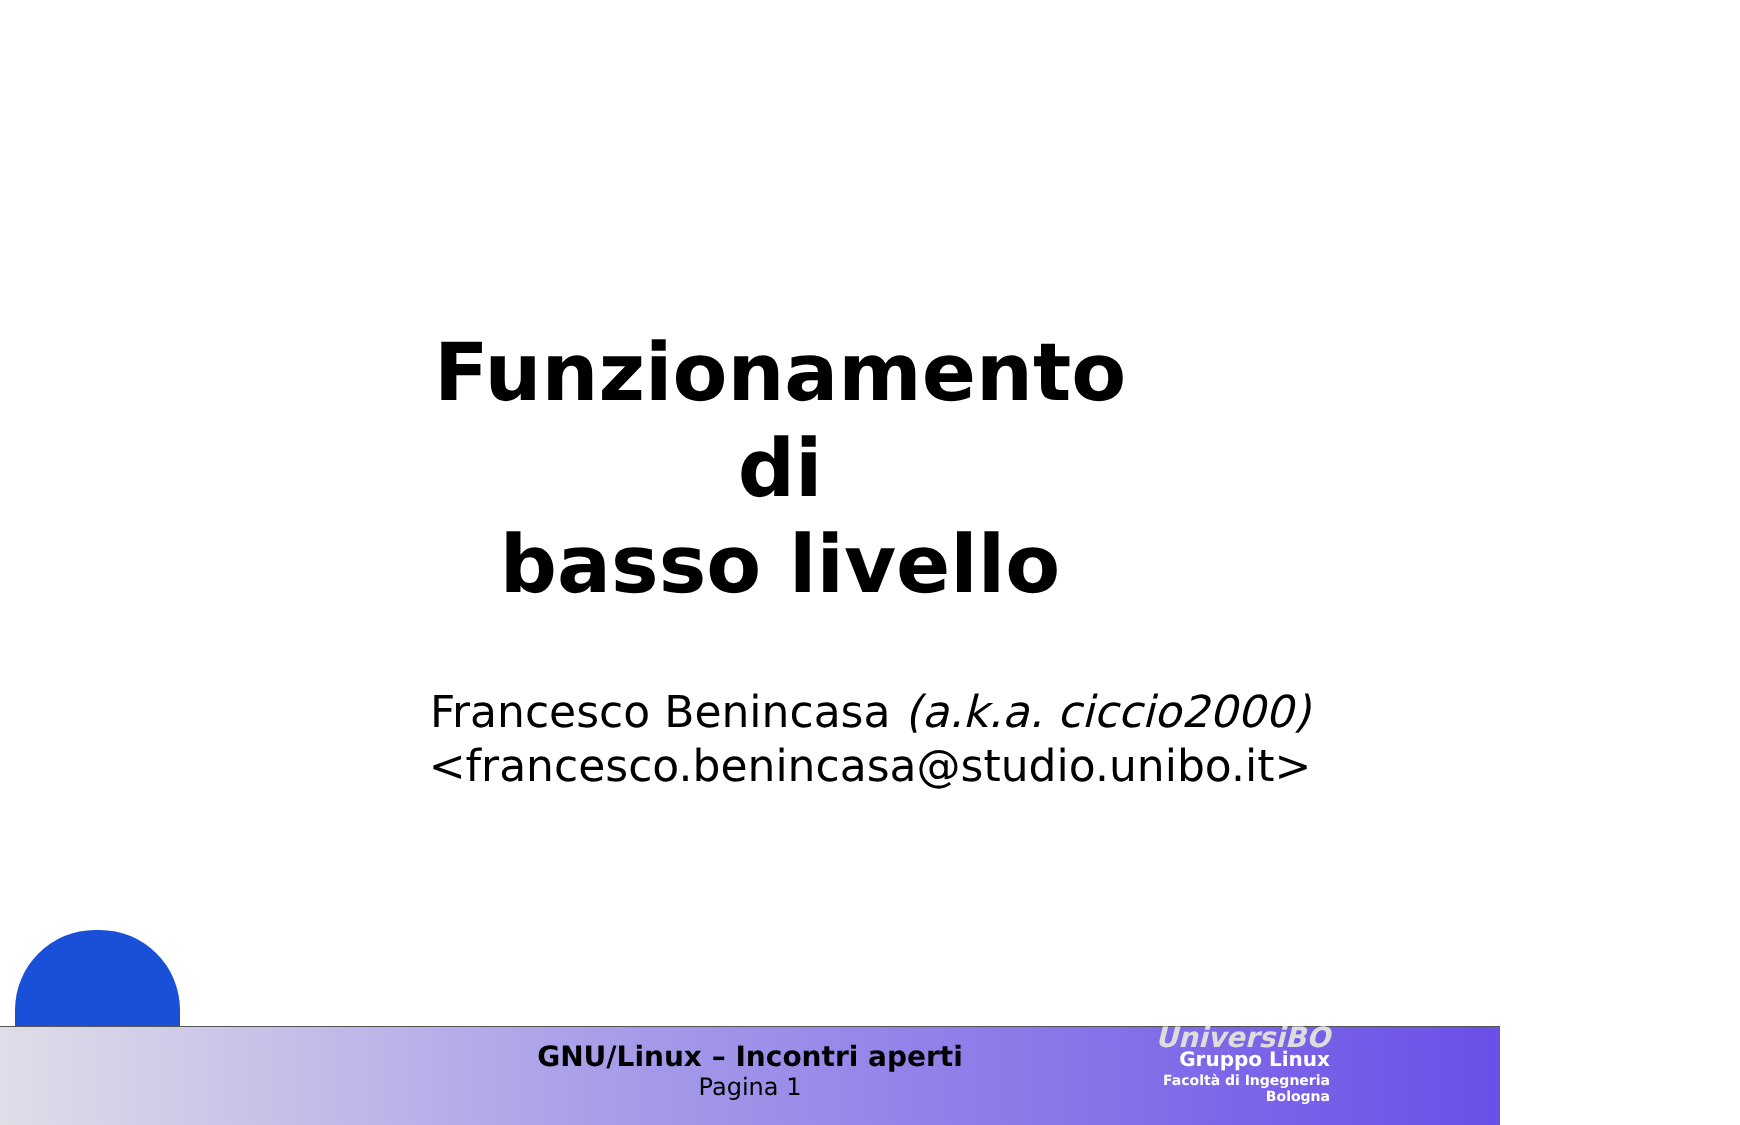Funzionamento
di
basso livello
Francesco Benincasa (a.k.a. ciccio2000)
<francesco.benincasa@studio.unibo.it>
GNU/Linux – Incontri aperti
Pagina 1
UniversiBO
Gruppo Linux
Facoltà di Ingegneria
Bologna